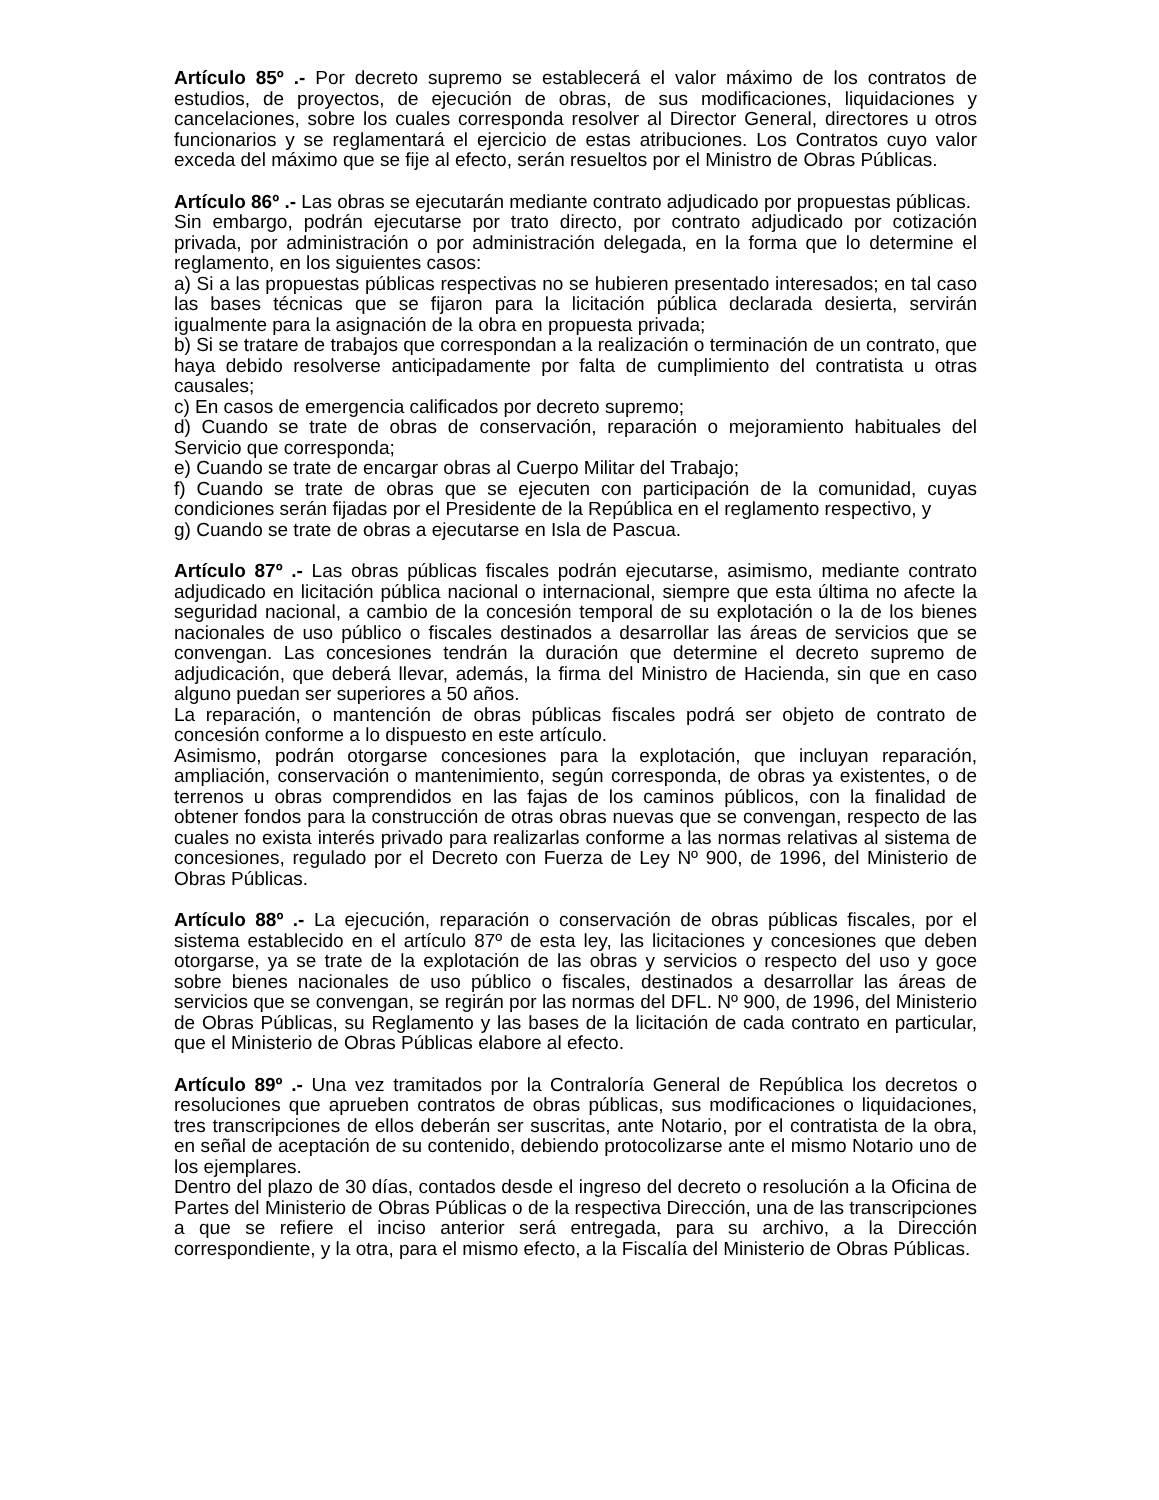Artículo 85º .- Por decreto supremo se establecerá el valor máximo de los contratos de estudios, de proyectos, de ejecución de obras, de sus modificaciones, liquidaciones y cancelaciones, sobre los cuales corresponda resolver al Director General, directores u otros funcionarios y se reglamentará el ejercicio de estas atribuciones. Los Contratos cuyo valor exceda del máximo que se fije al efecto, serán resueltos por el Ministro de Obras Públicas.
Artículo 86º .- Las obras se ejecutarán mediante contrato adjudicado por propuestas públicas.
Sin embargo, podrán ejecutarse por trato directo, por contrato adjudicado por cotización privada, por administración o por administración delegada, en la forma que lo determine el reglamento, en los siguientes casos:
a) Si a las propuestas públicas respectivas no se hubieren presentado interesados; en tal caso las bases técnicas que se fijaron para la licitación pública declarada desierta, servirán igualmente para la asignación de la obra en propuesta privada;
b) Si se tratare de trabajos que correspondan a la realización o terminación de un contrato, que haya debido resolverse anticipadamente por falta de cumplimiento del contratista u otras causales;
c) En casos de emergencia calificados por decreto supremo;
d) Cuando se trate de obras de conservación, reparación o mejoramiento habituales del Servicio que corresponda;
e) Cuando se trate de encargar obras al Cuerpo Militar del Trabajo;
f) Cuando se trate de obras que se ejecuten con participación de la comunidad, cuyas condiciones serán fijadas por el Presidente de la República en el reglamento respectivo, y
g) Cuando se trate de obras a ejecutarse en Isla de Pascua.
Artículo 87º .- Las obras públicas fiscales podrán ejecutarse, asimismo, mediante contrato adjudicado en licitación pública nacional o internacional, siempre que esta última no afecte la seguridad nacional, a cambio de la concesión temporal de su explotación o la de los bienes nacionales de uso público o fiscales destinados a desarrollar las áreas de servicios que se convengan. Las concesiones tendrán la duración que determine el decreto supremo de adjudicación, que deberá llevar, además, la firma del Ministro de Hacienda, sin que en caso alguno puedan ser superiores a 50 años.
La reparación, o mantención de obras públicas fiscales podrá ser objeto de contrato de concesión conforme a lo dispuesto en este artículo.
Asimismo, podrán otorgarse concesiones para la explotación, que incluyan reparación, ampliación, conservación o mantenimiento, según corresponda, de obras ya existentes, o de terrenos u obras comprendidos en las fajas de los caminos públicos, con la finalidad de obtener fondos para la construcción de otras obras nuevas que se convengan, respecto de las cuales no exista interés privado para realizarlas conforme a las normas relativas al sistema de concesiones, regulado por el Decreto con Fuerza de Ley Nº 900, de 1996, del Ministerio de Obras Públicas.
Artículo 88º .- La ejecución, reparación o conservación de obras públicas fiscales, por el sistema establecido en el artículo 87º de esta ley, las licitaciones y concesiones que deben otorgarse, ya se trate de la explotación de las obras y servicios o respecto del uso y goce sobre bienes nacionales de uso público o fiscales, destinados a desarrollar las áreas de servicios que se convengan, se regirán por las normas del DFL. Nº 900, de 1996, del Ministerio de Obras Públicas, su Reglamento y las bases de la licitación de cada contrato en particular, que el Ministerio de Obras Públicas elabore al efecto.
Artículo 89º .- Una vez tramitados por la Contraloría General de República los decretos o resoluciones que aprueben contratos de obras públicas, sus modificaciones o liquidaciones, tres transcripciones de ellos deberán ser suscritas, ante Notario, por el contratista de la obra, en señal de aceptación de su contenido, debiendo protocolizarse ante el mismo Notario uno de los ejemplares.
Dentro del plazo de 30 días, contados desde el ingreso del decreto o resolución a la Oficina de Partes del Ministerio de Obras Públicas o de la respectiva Dirección, una de las transcripciones a que se refiere el inciso anterior será entregada, para su archivo, a la Dirección correspondiente, y la otra, para el mismo efecto, a la Fiscalía del Ministerio de Obras Públicas.